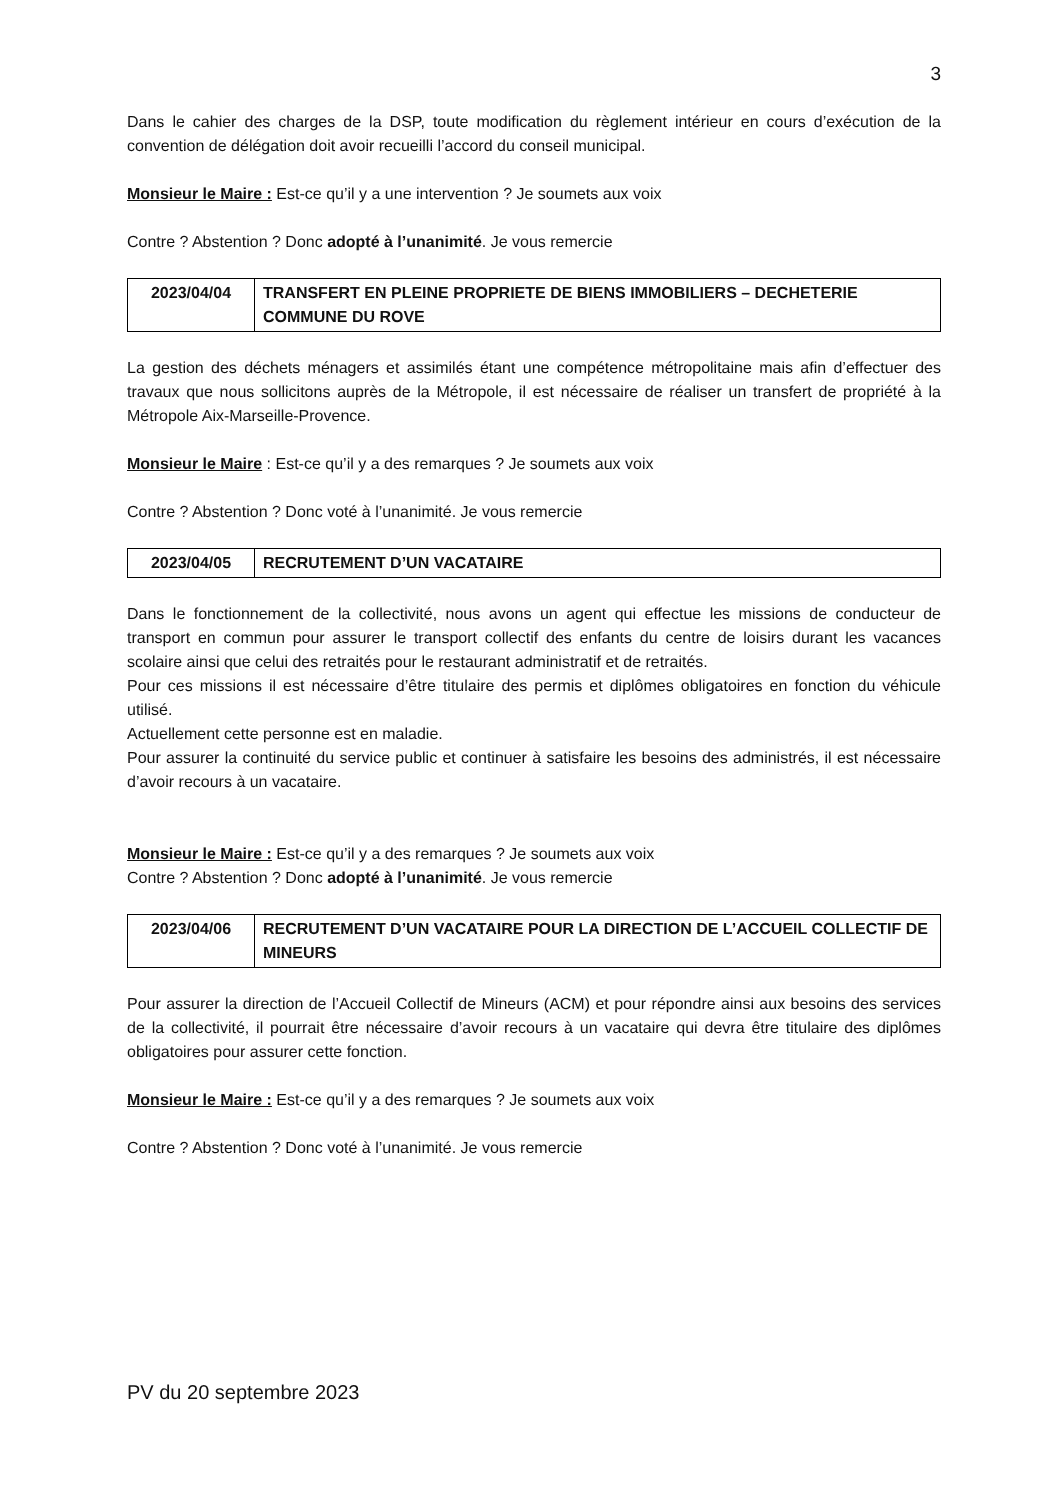3
Dans le cahier des charges de la DSP, toute modification du règlement intérieur en cours d’exécution de la convention de délégation doit avoir recueilli l’accord du conseil municipal.
Monsieur le Maire : Est-ce qu’il y a une intervention ? Je soumets aux voix
Contre ? Abstention ? Donc adopté à l’unanimité. Je vous remercie
| 2023/04/04 | TRANSFERT EN PLEINE PROPRIETE DE BIENS IMMOBILIERS – DECHETERIE COMMUNE DU ROVE |
La gestion des déchets ménagers et assimilés étant une compétence métropolitaine mais afin d’effectuer des travaux que nous sollicitons auprès de la Métropole, il est nécessaire de réaliser un transfert de propriété à la Métropole Aix-Marseille-Provence.
Monsieur le Maire : Est-ce qu’il y a des remarques ? Je soumets aux voix
Contre ? Abstention ? Donc voté à l’unanimité. Je vous remercie
| 2023/04/05 | RECRUTEMENT D’UN VACATAIRE |
Dans le fonctionnement de la collectivité, nous avons un agent qui effectue les missions de conducteur de transport en commun pour assurer le transport collectif des enfants du centre de loisirs durant les vacances scolaire ainsi que celui des retraités pour le restaurant administratif et de retraités.
Pour ces missions il est nécessaire d’être titulaire des permis et diplômes obligatoires en fonction du véhicule utilisé.
Actuellement cette personne est en maladie.
Pour assurer la continuité du service public et continuer à satisfaire les besoins des administrés, il est nécessaire d’avoir recours à un vacataire.
Monsieur le Maire : Est-ce qu’il y a des remarques ? Je soumets aux voix
Contre ? Abstention ? Donc adopté à l’unanimité. Je vous remercie
| 2023/04/06 | RECRUTEMENT D’UN VACATAIRE POUR LA DIRECTION DE L’ACCUEIL COLLECTIF DE MINEURS |
Pour assurer la direction de l’Accueil Collectif de Mineurs (ACM) et pour répondre ainsi aux besoins des services de la collectivité, il pourrait être nécessaire d’avoir recours à un vacataire qui devra être titulaire des diplômes obligatoires pour assurer cette fonction.
Monsieur le Maire : Est-ce qu’il y a des remarques ? Je soumets aux voix
Contre ? Abstention ? Donc voté à l’unanimité. Je vous remercie
PV du 20 septembre 2023